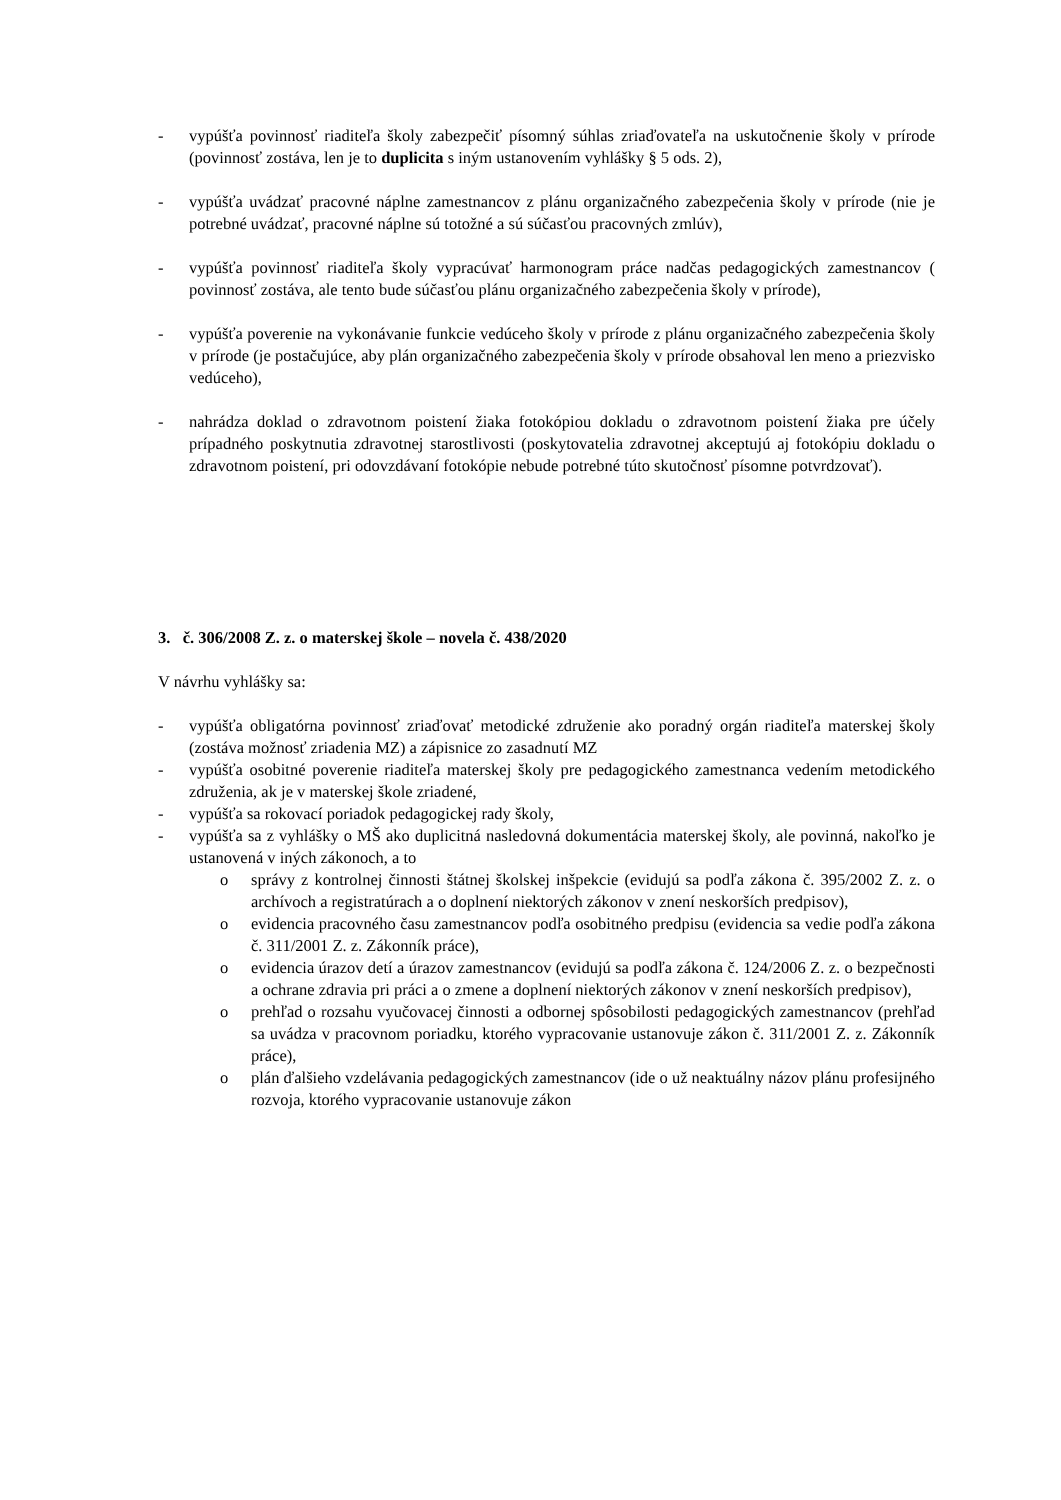- vypúšťa povinnosť riaditeľa školy zabezpečiť písomný súhlas zriaďovateľa na uskutočnenie školy v prírode (povinnosť zostáva, len je to duplicita s iným ustanovením vyhlášky § 5 ods. 2),
- vypúšťa uvádzať pracovné náplne zamestnancov z plánu organizačného zabezpečenia školy v prírode (nie je potrebné uvádzať, pracovné náplne sú totožné a sú súčasťou pracovných zmlúv),
- vypúšťa povinnosť riaditeľa školy vypracúvať harmonogram práce nadčas pedagogických zamestnancov ( povinnosť zostáva, ale tento bude súčasťou plánu organizačného zabezpečenia školy v prírode),
- vypúšťa poverenie na vykonávanie funkcie vedúceho školy v prírode z plánu organizačného zabezpečenia školy v prírode (je postačujúce, aby plán organizačného zabezpečenia školy v prírode obsahoval len meno a priezvisko vedúceho),
- nahrádza doklad o zdravotnom poistení žiaka fotokópiou dokladu o zdravotnom poistení žiaka pre účely prípadného poskytnutia zdravotnej starostlivosti (poskytovatelia zdravotnej akceptujú aj fotokópiu dokladu o zdravotnom poistení, pri odovzdávaní fotokópie nebude potrebné túto skutočnosť písomne potvrdzovať).
3. č. 306/2008 Z. z. o materskej škole – novela č. 438/2020
V návrhu vyhlášky sa:
- vypúšťa obligatórna povinnosť zriaďovať metodické združenie ako poradný orgán riaditeľa materskej školy (zostáva možnosť zriadenia MZ) a zápisnice zo zasadnutí MZ
- vypúšťa osobitné poverenie riaditeľa materskej školy pre pedagogického zamestnanca vedením metodického združenia, ak je v materskej škole zriadené,
- vypúšťa sa rokovací poriadok pedagogickej rady školy,
- vypúšťa sa z vyhlášky o MŠ ako duplicitná nasledovná dokumentácia materskej školy, ale povinná, nakoľko je ustanovená v iných zákonoch, a to
o správy z kontrolnej činnosti štátnej školskej inšpekcie (evidujú sa podľa zákona č. 395/2002 Z. z. o archívoch a registratúrach a o doplnení niektorých zákonov v znení neskorších predpisov),
o evidencia pracovného času zamestnancov podľa osobitného predpisu (evidencia sa vedie podľa zákona č. 311/2001 Z. z. Zákonník práce),
o evidencia úrazov detí a úrazov zamestnancov (evidujú sa podľa zákona č. 124/2006 Z. z. o bezpečnosti a ochrane zdravia pri práci a o zmene a doplnení niektorých zákonov v znení neskorších predpisov),
o prehľad o rozsahu vyučovacej činnosti a odbornej spôsobilosti pedagogických zamestnancov (prehľad sa uvádza v pracovnom poriadku, ktorého vypracovanie ustanovuje zákon č. 311/2001 Z. z. Zákonník práce),
o plán ďalšieho vzdelávania pedagogických zamestnancov (ide o už neaktuálny názov plánu profesijného rozvoja, ktorého vypracovanie ustanovuje zákon